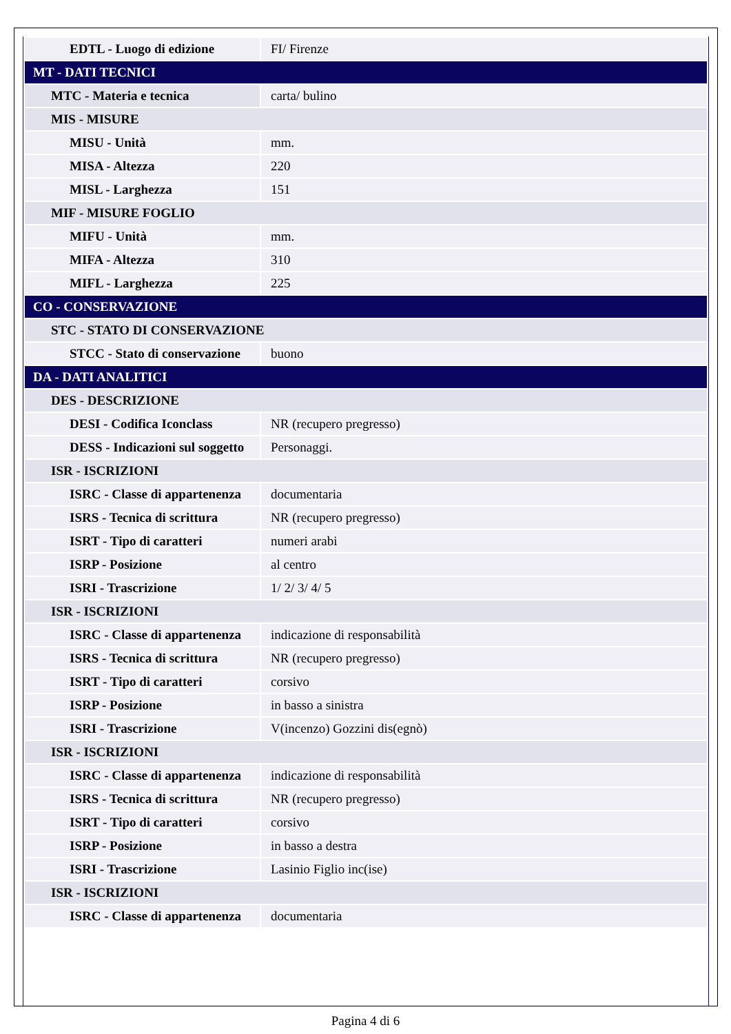| EDTL - Luogo di edizione | FI/ Firenze |
| MT - DATI TECNICI | |
| MTC - Materia e tecnica | carta/ bulino |
| MIS - MISURE | |
| MISU - Unità | mm. |
| MISA - Altezza | 220 |
| MISL - Larghezza | 151 |
| MIF - MISURE FOGLIO | |
| MIFU - Unità | mm. |
| MIFA - Altezza | 310 |
| MIFL - Larghezza | 225 |
| CO - CONSERVAZIONE | |
| STC - STATO DI CONSERVAZIONE | |
| STCC - Stato di conservazione | buono |
| DA - DATI ANALITICI | |
| DES - DESCRIZIONE | |
| DESI - Codifica Iconclass | NR (recupero pregresso) |
| DESS - Indicazioni sul soggetto | Personaggi. |
| ISR - ISCRIZIONI | |
| ISRC - Classe di appartenenza | documentaria |
| ISRS - Tecnica di scrittura | NR (recupero pregresso) |
| ISRT - Tipo di caratteri | numeri arabi |
| ISRP - Posizione | al centro |
| ISRI - Trascrizione | 1/ 2/ 3/ 4/ 5 |
| ISR - ISCRIZIONI | |
| ISRC - Classe di appartenenza | indicazione di responsabilità |
| ISRS - Tecnica di scrittura | NR (recupero pregresso) |
| ISRT - Tipo di caratteri | corsivo |
| ISRP - Posizione | in basso a sinistra |
| ISRI - Trascrizione | V(incenzo) Gozzini dis(egnò) |
| ISR - ISCRIZIONI | |
| ISRC - Classe di appartenenza | indicazione di responsabilità |
| ISRS - Tecnica di scrittura | NR (recupero pregresso) |
| ISRT - Tipo di caratteri | corsivo |
| ISRP - Posizione | in basso a destra |
| ISRI - Trascrizione | Lasinio Figlio inc(ise) |
| ISR - ISCRIZIONI | |
| ISRC - Classe di appartenenza | documentaria |
Pagina 4 di 6